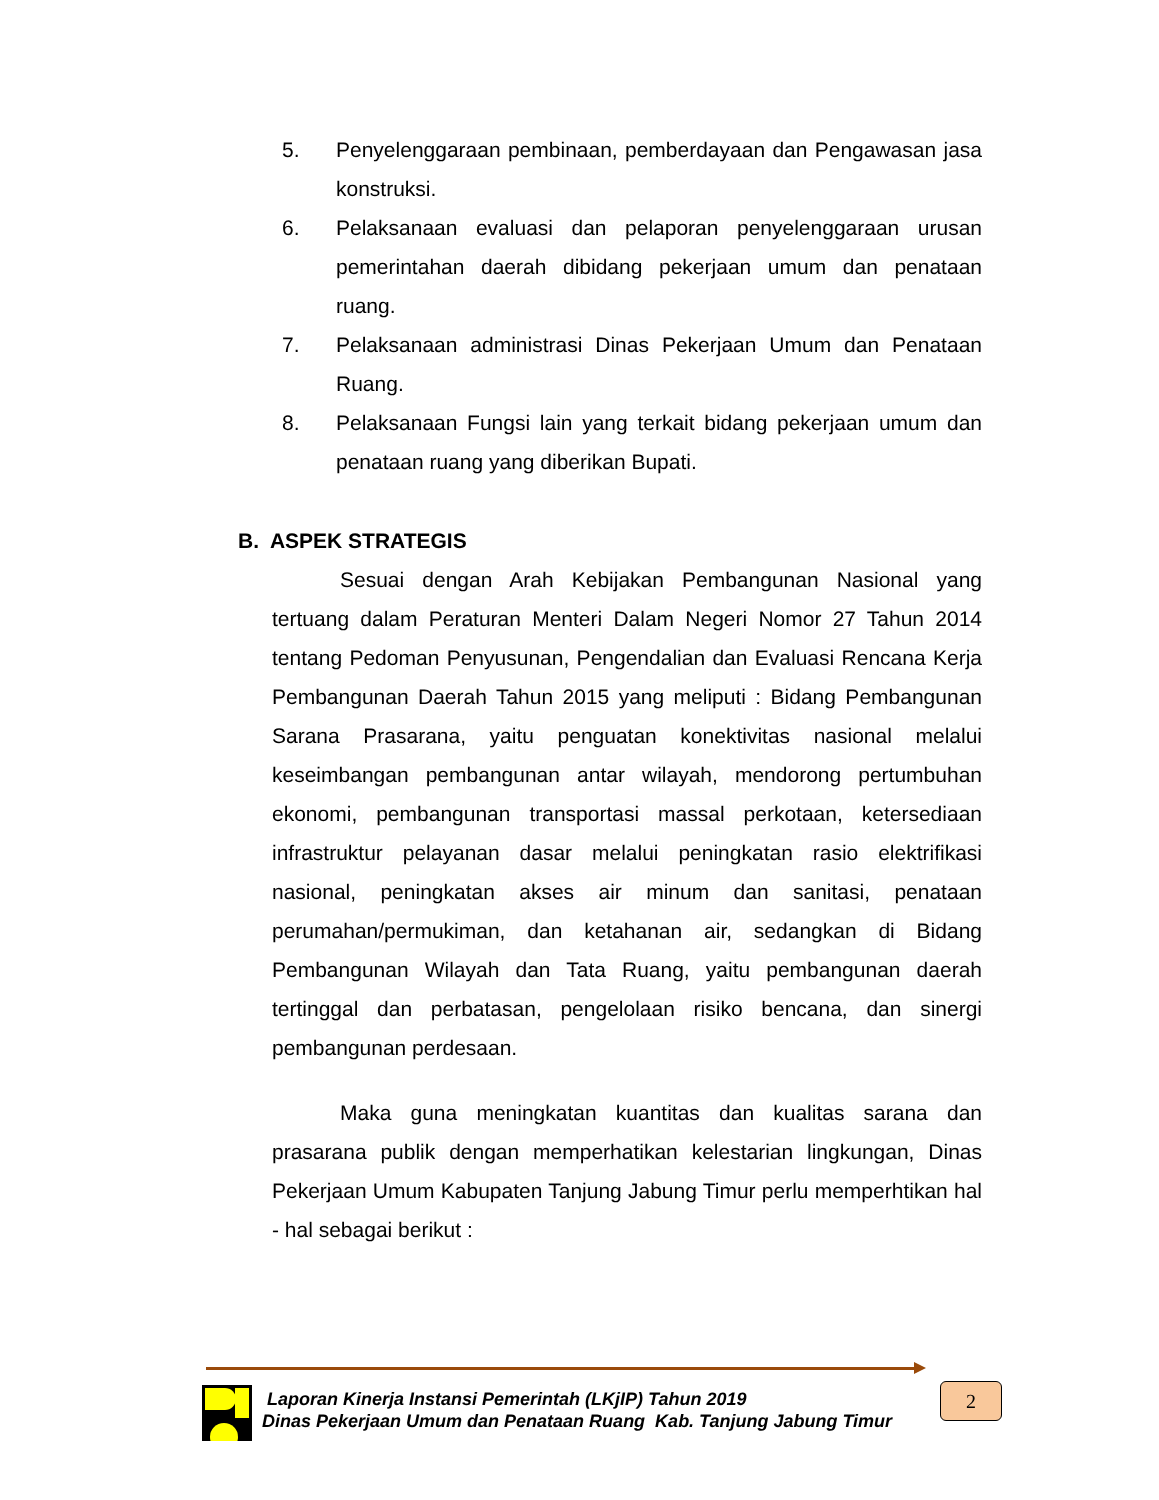5. Penyelenggaraan pembinaan, pemberdayaan dan Pengawasan jasa konstruksi.
6. Pelaksanaan evaluasi dan pelaporan penyelenggaraan urusan pemerintahan daerah dibidang pekerjaan umum dan penataan ruang.
7. Pelaksanaan administrasi Dinas Pekerjaan Umum dan Penataan Ruang.
8. Pelaksanaan Fungsi lain yang terkait bidang pekerjaan umum dan penataan ruang yang diberikan Bupati.
B. ASPEK STRATEGIS
Sesuai dengan Arah Kebijakan Pembangunan Nasional yang tertuang dalam Peraturan Menteri Dalam Negeri Nomor 27 Tahun 2014 tentang Pedoman Penyusunan, Pengendalian dan Evaluasi Rencana Kerja Pembangunan Daerah Tahun 2015 yang meliputi : Bidang Pembangunan Sarana Prasarana, yaitu penguatan konektivitas nasional melalui keseimbangan pembangunan antar wilayah, mendorong pertumbuhan ekonomi, pembangunan transportasi massal perkotaan, ketersediaan infrastruktur pelayanan dasar melalui peningkatan rasio elektrifikasi nasional, peningkatan akses air minum dan sanitasi, penataan perumahan/permukiman, dan ketahanan air, sedangkan di Bidang Pembangunan Wilayah dan Tata Ruang, yaitu pembangunan daerah tertinggal dan perbatasan, pengelolaan risiko bencana, dan sinergi pembangunan perdesaan.
Maka guna meningkatan kuantitas dan kualitas sarana dan prasarana publik dengan memperhatikan kelestarian lingkungan, Dinas Pekerjaan Umum Kabupaten Tanjung Jabung Timur perlu memperhtikan hal - hal sebagai berikut :
Laporan Kinerja Instansi Pemerintah (LKjIP) Tahun 2019
Dinas Pekerjaan Umum dan Penataan Ruang Kab. Tanjung Jabung Timur
2